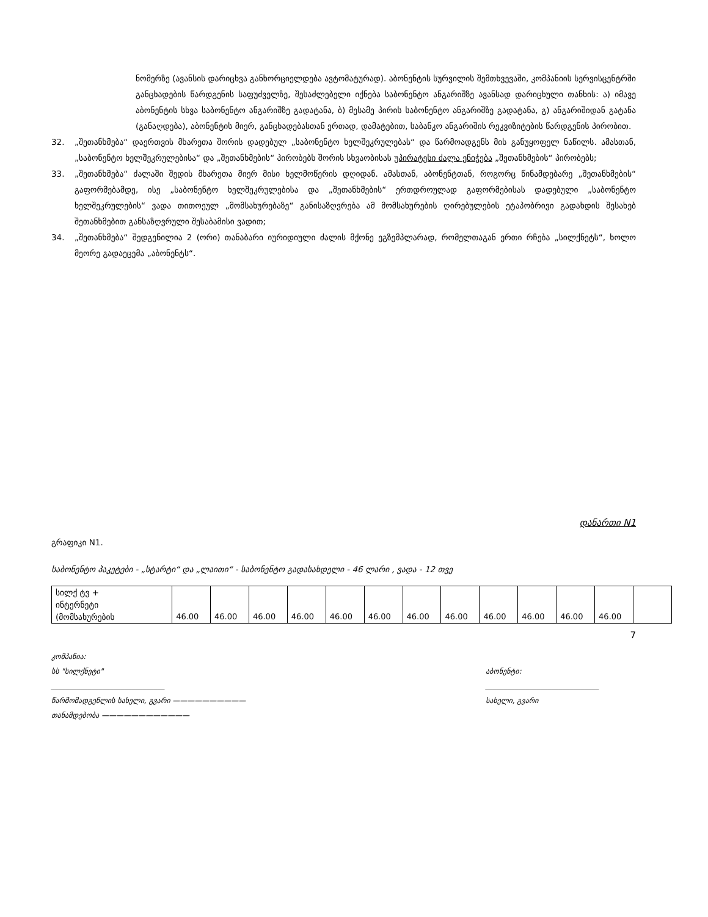ნომერზე (ავანსის დარიცხვა განხორციელდება ავტომატურად). აბონენტის სურვილის შემთხვევაში, კომპანიის სერვისცენტრში განცხადების წარდგენის საფუძველზე, შესაძლებელი იქნება საბონენტო ანგარიშზე ავანსად დარიცხული თანხის: ა) იმავე აბონენტის სხვა საბონენტო ანგარიშზე გადატანა, ბ) მესამე პირის საბონენტო ანგარიშზე გადატანა, გ) ანგარიშიდან გატანა (განაღდება), აბონენტის მიერ, განცხადებასთან ერთად, დამატებით, საბანკო ანგარიშის რეკვიზიტების წარდგენის პირობით.
32. „შეთანხმება“ დაერთვის მხარეთა შორის დადებულ „საბონენტო ხელშეკრულებას“ და წარმოადგენს მის განუყოფელ ნაწილს. ამასთან, „საბონენტო ხელშეკრულებისა“ და „შეთანხმების“ პირობებს შორის სხვაობისას უპირატესი ძალა ენიჭება „შეთანხმების“ პირობებს;
33. „შეთანხმება“ ძალაში შედის მხარეთა მიერ მისი ხელმოწერის დღიდან. ამასთან, აბონენტთან, როგორც წინამდებარე „შეთანხმების“ გაფორმებამდე, ისე „საბონენტო ხელშეკრულებისა და „შეთანხმების“ ერთდროულად გაფორმებისას დადებული „საბონენტო ხელშეკრულების“ ვადა თითოეულ „მომსახურებაზე“ განისაზღვრება ამ მომსახურების ღირებულების ეტაპობრივი გადახდის შესახებ შეთანხმებით განსაზღვრული შესაბამისი ვადით;
34. „შეთანხმება“ შედგენილია 2 (ორი) თანაბარი იურიდიული ძალის მქონე ეგზემპლარად, რომელთაგან ერთი რჩება „სილქნეტს“, ხოლო მეორე გადაეცემა „აბონენტს“.
დანართი N1
გრაფიკი N1.
საბონენტო პაკეტები - „სტარტი“ და „ლაითი“ - საბონენტო გადასახდელი - 46 ლარი , ვადა - 12 თვე
| სილქ ტვ + ინტერნეტი (მომსახურების | 46.00 | 46.00 | 46.00 | 46.00 | 46.00 | 46.00 | 46.00 | 46.00 | 46.00 | 46.00 | 46.00 | 46.00 | |
7
კომპანია:
სს "სილქნეტი"
_______________________________
წარმომადგენლის სახელი, გვარი ——————————
თანამდებობა ————————————
აბონენტი:
_______________________________
სახელი, გვარი